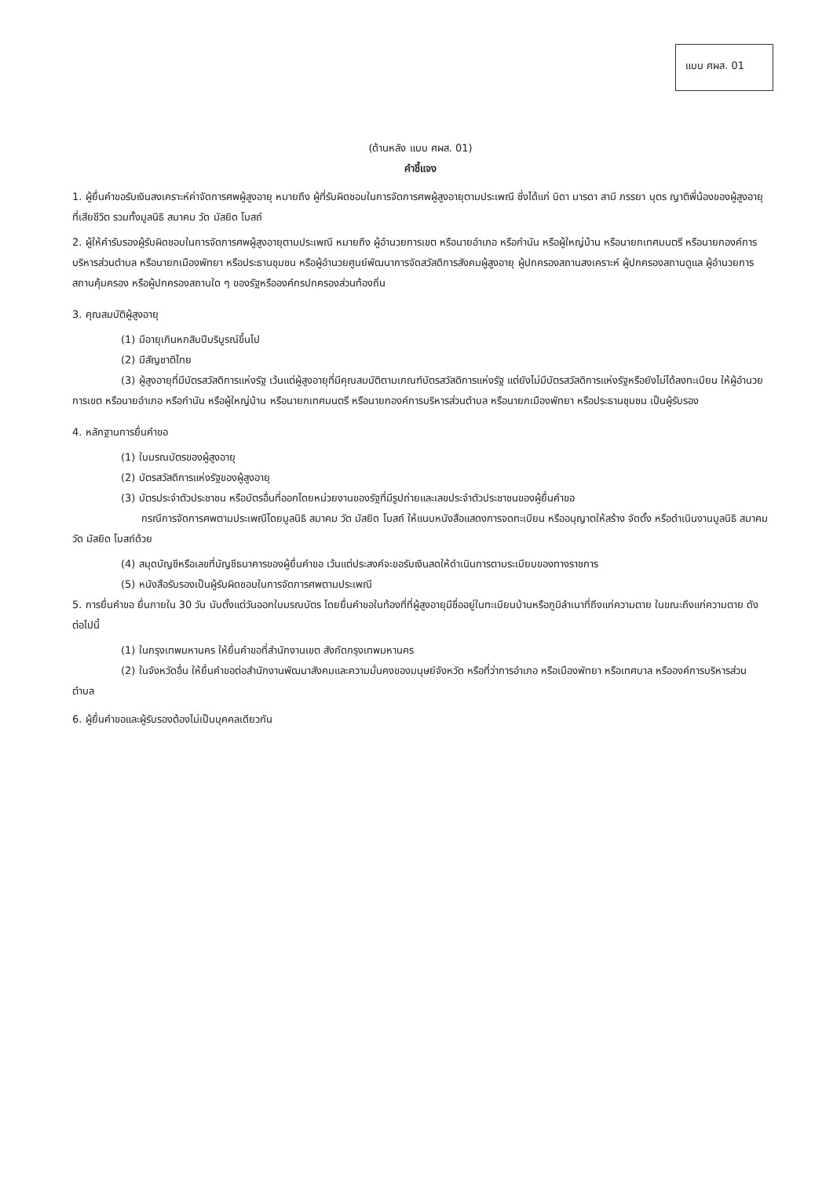แบบ ศผส. 01
(ด้านหลัง แบบ ศผส. 01)
คำชี้แจง
1. ผู้ยื่นคำขอรับเงินสงเคราะห์ค่าจัดการศพผู้สูงอายุ หมายถึง ผู้ที่รับผิดชอบในการจัดการศพผู้สูงอายุตามประเพณี ซึ่งได้แก่ บิดา มารดา สามี ภรรยา บุตร ญาติพี่น้องของผู้สูงอายุ ที่เสียชีวิต รวมทั้งมูลนิธิ สมาคม วัด มัสยิด โบสถ์
2. ผู้ให้คำรับรองผู้รับผิดชอบในการจัดการศพผู้สูงอายุตามประเพณี หมายถึง ผู้อำนวยการเขต หรือนายอำเภอ หรือกำนัน หรือผู้ใหญ่บ้าน หรือนายกเทศมนตรี หรือนายกองค์การบริหารส่วนตำบล หรือนายกเมืองพัทยา หรือประธานชุมชน หรือผู้อำนวยศูนย์พัฒนาการจัดสวัสดิการสังคมผู้สูงอายุ ผู้ปกครองสถานสงเคราะห์ ผู้ปกครองสถานดูแล ผู้อำนวยการสถานคุ้มครอง หรือผู้ปกครองสถานใด ๆ ของรัฐหรือองค์กรปกครองส่วนท้องถิ่น
3. คุณสมบัติผู้สูงอายุ
(1) มีอายุเกินหกสิบปีบริบูรณ์ขึ้นไป
(2) มีสัญชาติไทย
(3) ผู้สูงอายุที่มีบัตรสวัสดิการแห่งรัฐ เว้นแต่ผู้สูงอายุที่มีคุณสมบัติตามเกณฑ์บัตรสวัสดิการแห่งรัฐ แต่ยังไม่มีบัตรสวัสดิการแห่งรัฐหรือยังไม่ได้ลงทะเบียน ให้ผู้อำนวยการเขต หรือนายอำเภอ หรือกำนัน หรือผู้ใหญ่บ้าน หรือนายกเทศมนตรี หรือนายกองค์การบริหารส่วนตำบล หรือนายกเมืองพัทยา หรือประธานชุมชน เป็นผู้รับรอง
4. หลักฐานการยื่นคำขอ
(1) ใบมรณบัตรของผู้สูงอายุ
(2) บัตรสวัสดิการแห่งรัฐของผู้สูงอายุ
(3) บัตรประจำตัวประชาชน หรือบัตรอื่นที่ออกโดยหน่วยงานของรัฐที่มีรูปถ่ายและเลขประจำตัวประชาชนของผู้ยื่นคำขอ
กรณีการจัดการศพตามประเพณีโดยมูลนิธิ สมาคม วัด มัสยิด โบสถ์ ให้แนบหนังสือแสดงการจดทะเบียน หรืออนุญาตให้สร้าง จัดตั้ง หรือดำเนินงานมูลนิธิ สมาคม วัด มัสยิด โบสถ์ด้วย
(4) สมุดบัญชีหรือเลขที่บัญชีธนาคารของผู้ยื่นคำขอ เว้นแต่ประสงค์จะขอรับเงินสดให้ดำเนินการตามระเบียบของทางราชการ
(5) หนังสือรับรองเป็นผู้รับผิดชอบในการจัดการศพตามประเพณี
5. การยื่นคำขอ ยื่นภายใน 30 วัน นับตั้งแต่วันออกใบมรณบัตร โดยยื่นคำขอในท้องที่ที่ผู้สูงอายุมีชื่ออยู่ในทะเบียนบ้านหรือภูมิลำเนาที่ถึงแก่ความตาย ในขณะถึงแก่ความตาย ดังต่อไปนี้
(1) ในกรุงเทพมหานคร ให้ยื่นคำขอที่สำนักงานเขต สังกัดกรุงเทพมหานคร
(2) ในจังหวัดอื่น ให้ยื่นคำขอต่อสำนักงานพัฒนาสังคมและความมั่นคงของมนุษย์จังหวัด หรือที่ว่าการอำเภอ หรือเมืองพัทยา หรือเทศบาล หรือองค์การบริหารส่วนตำบล
6. ผู้ยื่นคำขอและผู้รับรองต้องไม่เป็นบุคคลเดียวกัน